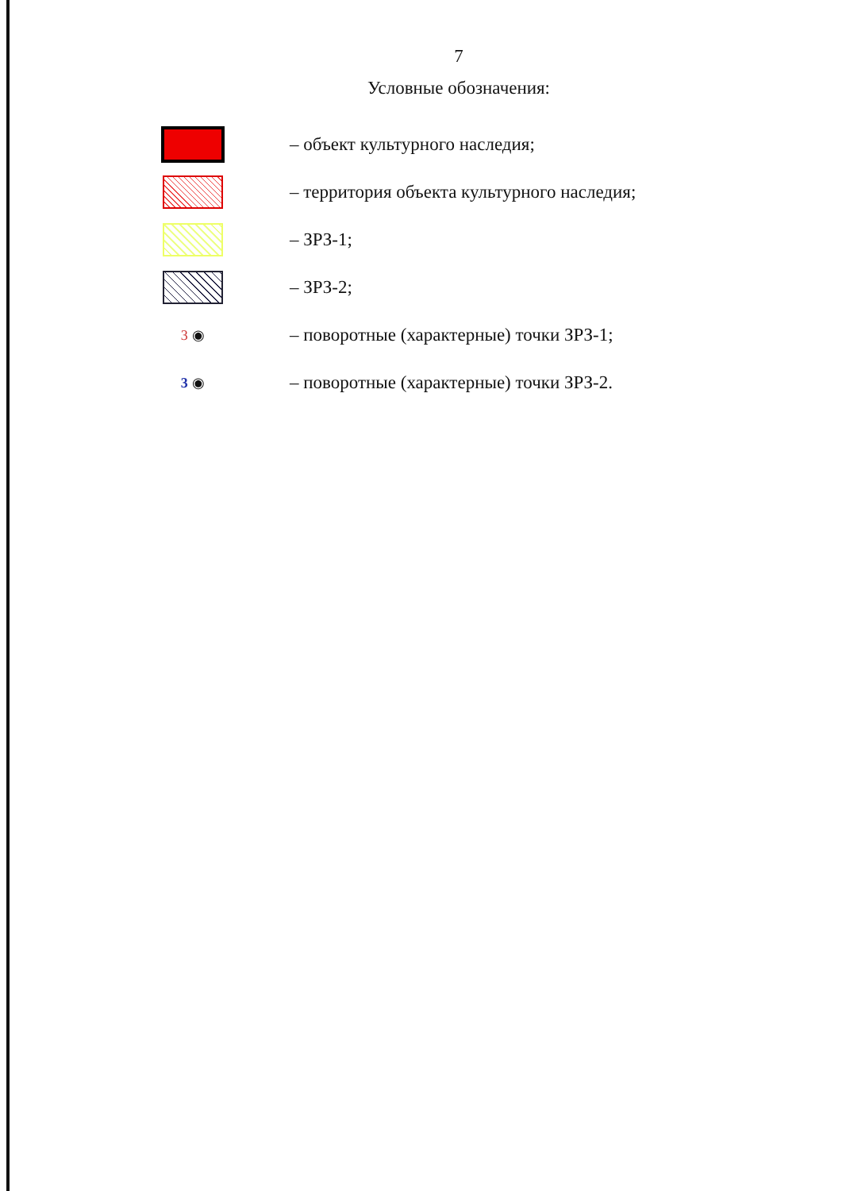7
Условные обозначения:
– объект культурного наследия;
– территория объекта культурного наследия;
– ЗРЗ-1;
– ЗРЗ-2;
3 ◉
– поворотные (характерные) точки ЗРЗ-1;
3 ◉
– поворотные (характерные) точки ЗРЗ-2.